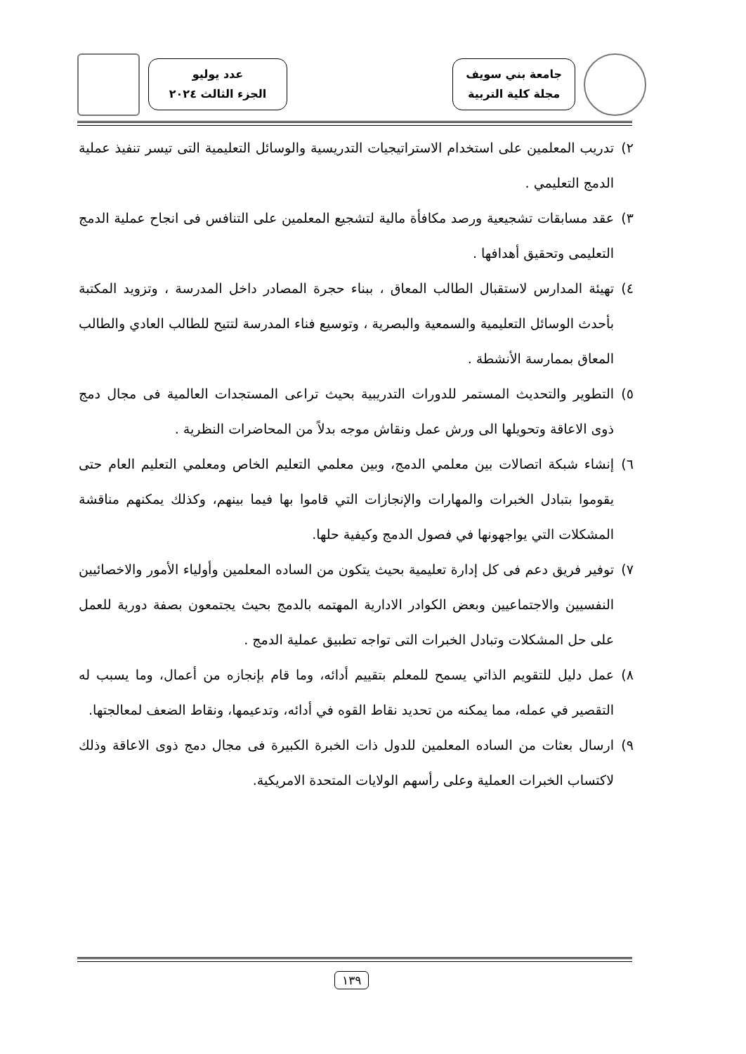جامعة بني سويف
مجلة كلية التربية
عدد يوليو
الجزء الثالث ٢٠٢٤
٢) تدريب المعلمين على استخدام الاستراتيجيات التدريسية والوسائل التعليمية التى تيسر تنفيذ عملية الدمج التعليمي .
٣) عقد مسابقات تشجيعية ورصد مكافأة مالية لتشجيع المعلمين على التنافس فى انجاح عملية الدمج التعليمى وتحقيق أهدافها .
٤) تهيئة المدارس لاستقبال الطالب المعاق ، ببناء حجرة المصادر داخل المدرسة ، وتزويد المكتبة بأحدث الوسائل التعليمية والسمعية والبصرية ، وتوسيع فناء المدرسة لتتيح للطالب العادي والطالب المعاق بممارسة الأنشطة .
٥) التطوير والتحديث المستمر للدورات التدريبية بحيث تراعى المستجدات العالمية فى مجال دمج ذوى الاعاقة وتحويلها الى ورش عمل ونقاش موجه بدلاً من المحاضرات النظرية .
٦) إنشاء شبكة اتصالات بين معلمي الدمج، وبين معلمي التعليم الخاص ومعلمي التعليم العام حتى يقوموا بتبادل الخبرات والمهارات والإنجازات التي قاموا بها فيما بينهم، وكذلك يمكنهم مناقشة المشكلات التي يواجهونها في فصول الدمج وكيفية حلها.
٧) توفير فريق دعم فى كل إدارة تعليمية بحيث يتكون من الساده المعلمين وأولياء الأمور والاخصائيين النفسيين والاجتماعيين وبعض الكوادر الادارية المهتمه بالدمج بحيث يجتمعون بصفة دورية للعمل على حل المشكلات وتبادل الخبرات التى تواجه تطبيق عملية الدمج .
٨) عمل دليل للتقويم الذاتي يسمح للمعلم بتقييم أدائه، وما قام بإنجازه من أعمال، وما يسبب له التقصير في عمله، مما يمكنه من تحديد نقاط القوه في أدائه، وتدعيمها، ونقاط الضعف لمعالجتها.
٩) ارسال بعثات من الساده المعلمين للدول ذات الخبرة الكبيرة فى مجال دمج ذوى الاعاقة وذلك لاكتساب الخبرات العملية وعلى رأسهم الولايات المتحدة الامريكية.
١٣٩